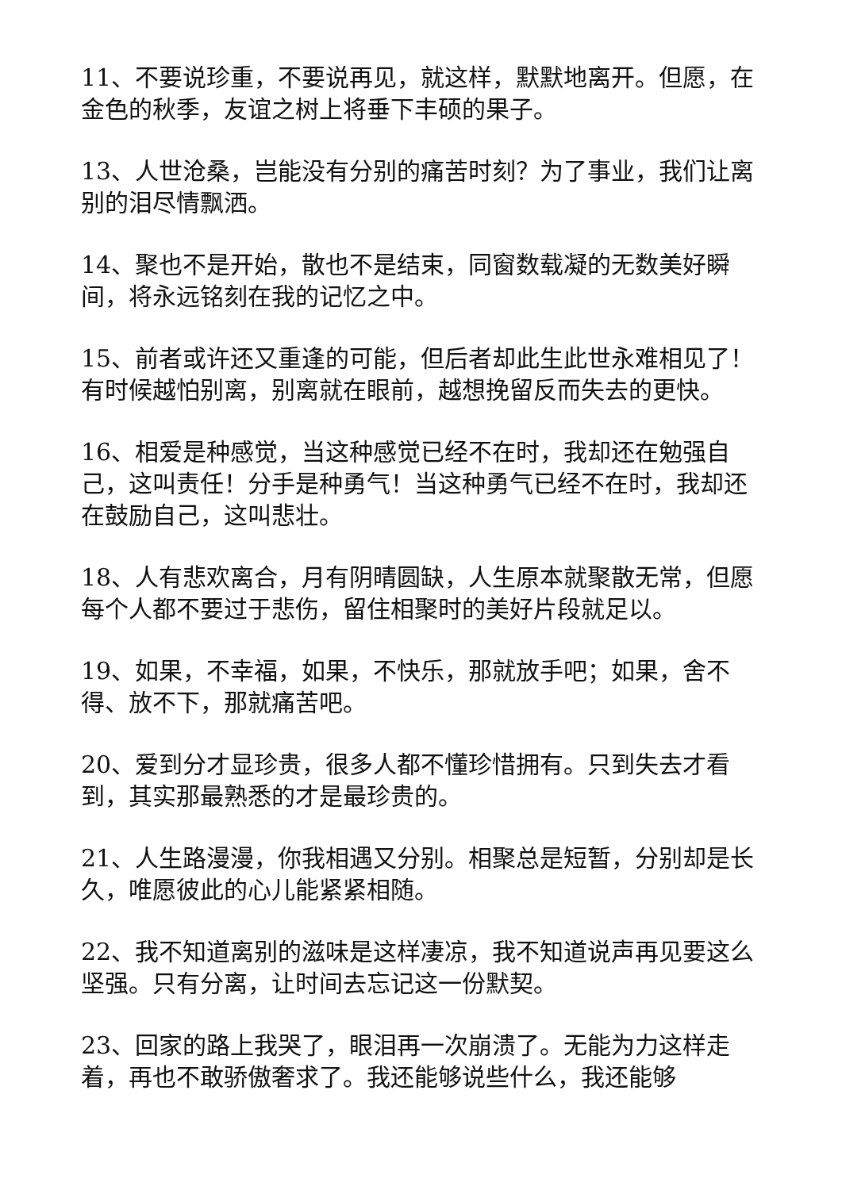11、不要说珍重，不要说再见，就这样，默默地离开。但愿，在金色的秋季，友谊之树上将垂下丰硕的果子。
13、人世沧桑，岂能没有分别的痛苦时刻？为了事业，我们让离别的泪尽情飘洒。
14、聚也不是开始，散也不是结束，同窗数载凝的无数美好瞬间，将永远铭刻在我的记忆之中。
15、前者或许还又重逢的可能，但后者却此生此世永难相见了！有时候越怕别离，别离就在眼前，越想挽留反而失去的更快。
16、相爱是种感觉，当这种感觉已经不在时，我却还在勉强自己，这叫责任！分手是种勇气！当这种勇气已经不在时，我却还在鼓励自己，这叫悲壮。
18、人有悲欢离合，月有阴晴圆缺，人生原本就聚散无常，但愿每个人都不要过于悲伤，留住相聚时的美好片段就足以。
19、如果，不幸福，如果，不快乐，那就放手吧；如果，舍不得、放不下，那就痛苦吧。
20、爱到分才显珍贵，很多人都不懂珍惜拥有。只到失去才看到，其实那最熟悉的才是最珍贵的。
21、人生路漫漫，你我相遇又分别。相聚总是短暂，分别却是长久，唯愿彼此的心儿能紧紧相随。
22、我不知道离别的滋味是这样凄凉，我不知道说声再见要这么坚强。只有分离，让时间去忘记这一份默契。
23、回家的路上我哭了，眼泪再一次崩溃了。无能为力这样走着，再也不敢骄傲奢求了。我还能够说些什么，我还能够